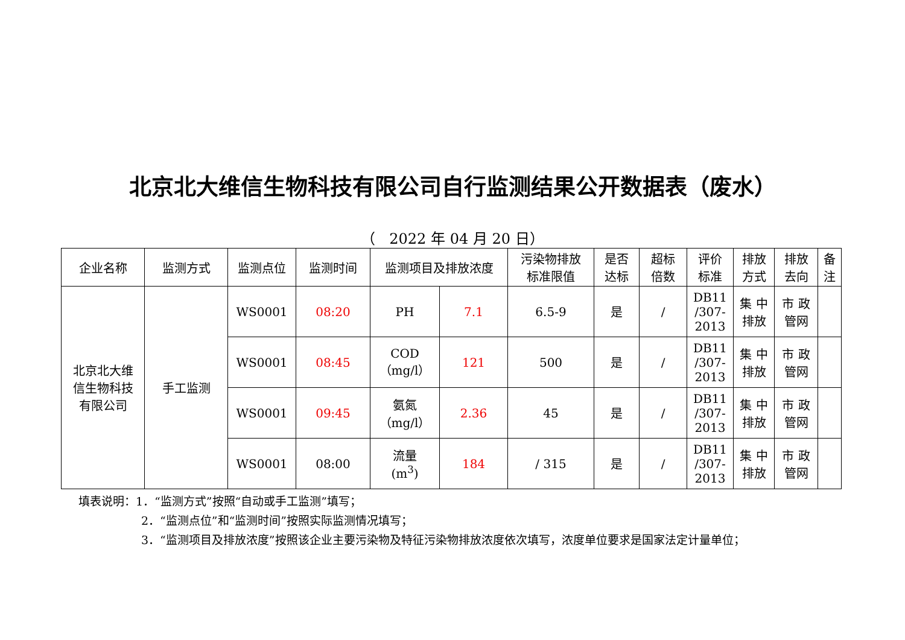北京北大维信生物科技有限公司自行监测结果公开数据表（废水）
（ 2022 年 04 月 20 日）
| 企业名称 | 监测方式 | 监测点位 | 监测时间 | 监测项目及排放浓度 | | 污染物排放 标准限值 | 是否 达标 | 超标 倍数 | 评价 标准 | 排放 方式 | 排放 去向 | 备注 |
| --- | --- | --- | --- | --- | --- | --- | --- | --- | --- | --- | --- | --- |
| 北京北大维 信生物科技 有限公司 | 手工监测 | WS0001 | 08:20 | PH | 7.1 | 6.5-9 | 是 | / | DB11 /307- 2013 | 集 中 排放 | 市 政 管网 | |
| | | WS0001 | 08:45 | COD （mg/l） | 121 | 500 | 是 | / | DB11 /307- 2013 | 集 中 排放 | 市 政 管网 | |
| | | WS0001 | 09:45 | 氨氮 （mg/l） | 2.36 | 45 | 是 | / | DB11 /307- 2013 | 集 中 排放 | 市 政 管网 | |
| | | WS0001 | 08:00 | 流量 (m<sup>3</sup>) | 184 | / 315 | 是 | / | DB11 /307- 2013 | 集 中 排放 | 市 政 管网 | |
填表说明：1．“监测方式”按照“自动或手工监测”填写；
2．“监测点位”和“监测时间”按照实际监测情况填写；
3．“监测项目及排放浓度”按照该企业主要污染物及特征污染物排放浓度依次填写，浓度单位要求是国家法定计量单位；